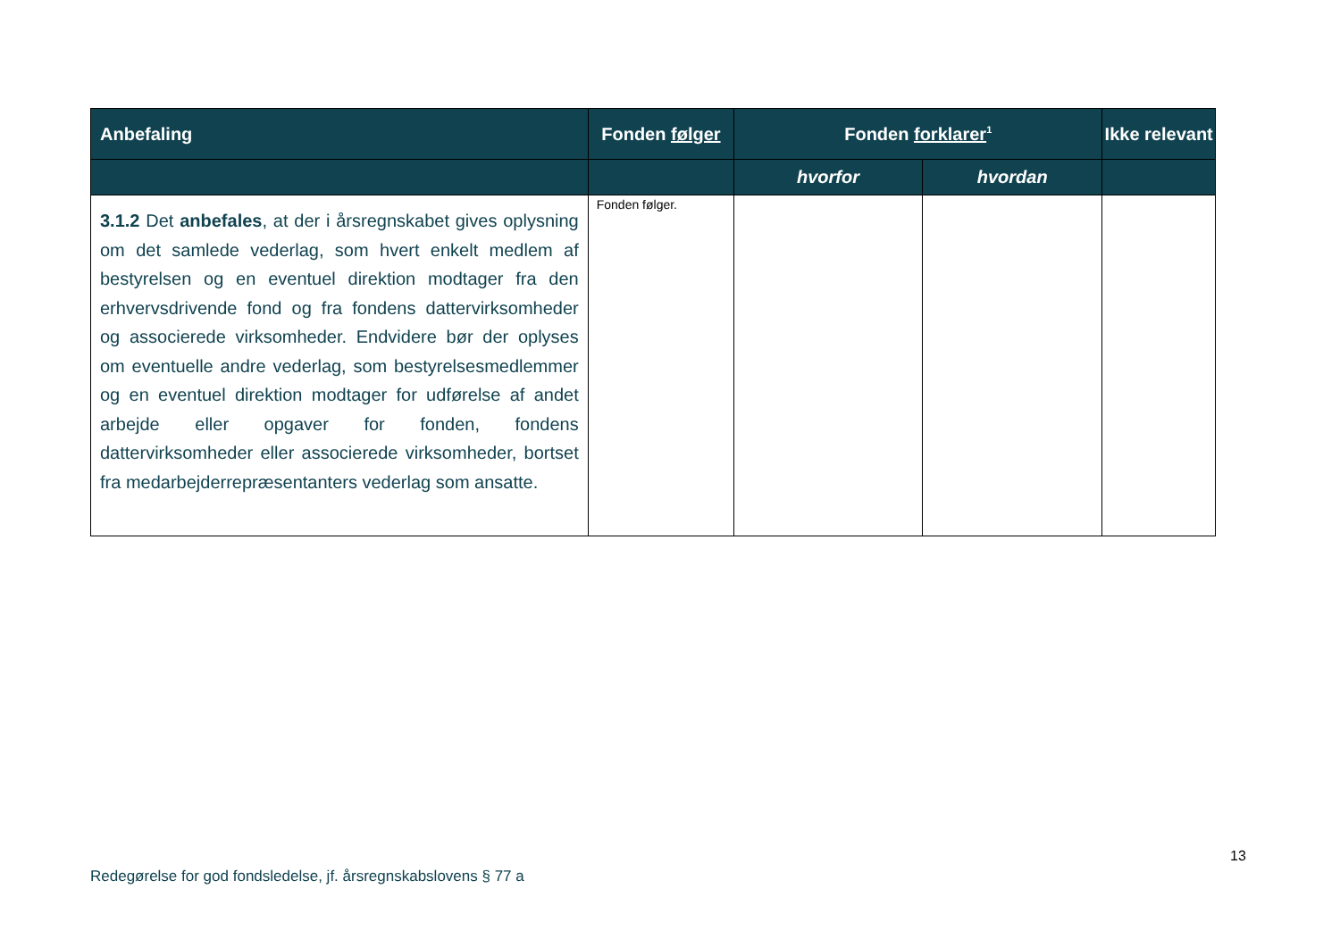| Anbefaling | Fonden følger | Fonden forklarer<sup>1</sup> | | Ikke relevant |
| --- | --- | --- | --- | --- |
| | | hvorfor | hvordan | |
| 3.1.2 Det anbefales , at der i årsregnskabet gives oplysning om det samlede vederlag, som hvert enkelt medlem af bestyrelsen og en eventuel direktion modtager fra den erhvervsdrivende fond og fra fondens dattervirksomheder og associerede virksomheder. Endvidere bør der oplyses om eventuelle andre vederlag, som bestyrelsesmedlemmer og en eventuel direktion modtager for udførelse af andet arbejde eller opgaver for fonden, fondens dattervirksomheder eller associerede virksomheder, bortset fra medarbejderrepræsentanters vederlag som ansatte. | Fonden følger. | | | |
13
Redegørelse for god fondsledelse, jf. årsregnskabslovens § 77 a